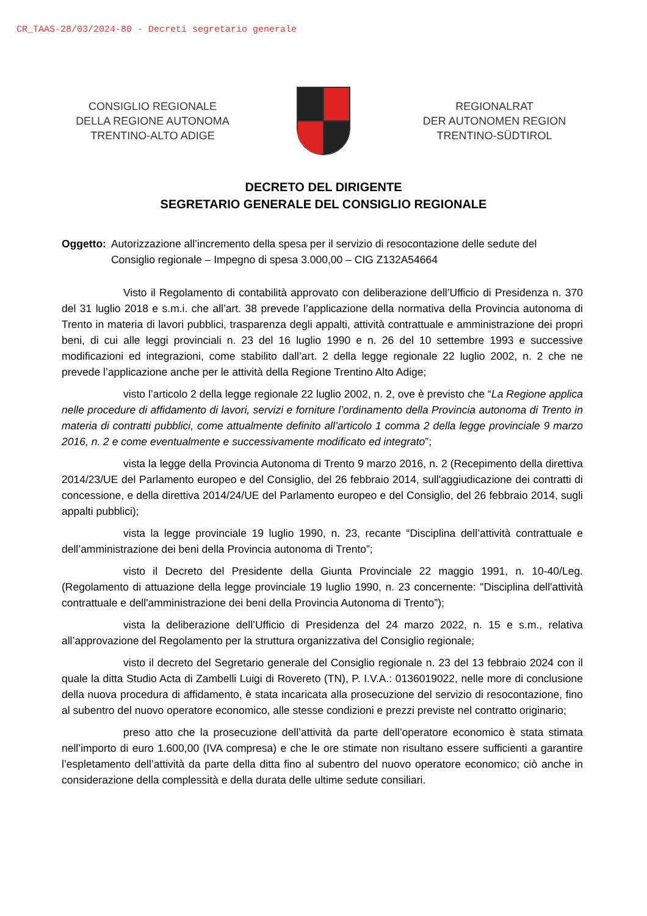CR_TAAS-28/03/2024-80 - Decreti segretario generale
CONSIGLIO REGIONALE
DELLA REGIONE AUTONOMA
TRENTINO-ALTO ADIGE
REGIONALRAT
DER AUTONOMEN REGION
TRENTINO-SÜDTIROL
DECRETO DEL DIRIGENTE
SEGRETARIO GENERALE DEL CONSIGLIO REGIONALE
Oggetto: Autorizzazione all’incremento della spesa per il servizio di resocontazione delle sedute del Consiglio regionale – Impegno di spesa 3.000,00 – CIG Z132A54664
Visto il Regolamento di contabilità approvato con deliberazione dell’Ufficio di Presidenza n. 370 del 31 luglio 2018 e s.m.i. che all’art. 38 prevede l’applicazione della normativa della Provincia autonoma di Trento in materia di lavori pubblici, trasparenza degli appalti, attività contrattuale e amministrazione dei propri beni, di cui alle leggi provinciali n. 23 del 16 luglio 1990 e n. 26 del 10 settembre 1993 e successive modificazioni ed integrazioni, come stabilito dall’art. 2 della legge regionale 22 luglio 2002, n. 2 che ne prevede l’applicazione anche per le attività della Regione Trentino Alto Adige;
visto l’articolo 2 della legge regionale 22 luglio 2002, n. 2, ove è previsto che “La Regione applica nelle procedure di affidamento di lavori, servizi e forniture l’ordinamento della Provincia autonoma di Trento in materia di contratti pubblici, come attualmente definito all’articolo 1 comma 2 della legge provinciale 9 marzo 2016, n. 2 e come eventualmente e successivamente modificato ed integrato”;
vista la legge della Provincia Autonoma di Trento 9 marzo 2016, n. 2 (Recepimento della direttiva 2014/23/UE del Parlamento europeo e del Consiglio, del 26 febbraio 2014, sull'aggiudicazione dei contratti di concessione, e della direttiva 2014/24/UE del Parlamento europeo e del Consiglio, del 26 febbraio 2014, sugli appalti pubblici);
vista la legge provinciale 19 luglio 1990, n. 23, recante “Disciplina dell’attività contrattuale e dell’amministrazione dei beni della Provincia autonoma di Trento”;
visto il Decreto del Presidente della Giunta Provinciale 22 maggio 1991, n. 10-40/Leg. (Regolamento di attuazione della legge provinciale 19 luglio 1990, n. 23 concernente: "Disciplina dell'attività contrattuale e dell'amministrazione dei beni della Provincia Autonoma di Trento”);
vista la deliberazione dell’Ufficio di Presidenza del 24 marzo 2022, n. 15 e s.m., relativa all’approvazione del Regolamento per la struttura organizzativa del Consiglio regionale;
visto il decreto del Segretario generale del Consiglio regionale n. 23 del 13 febbraio 2024 con il quale la ditta Studio Acta di Zambelli Luigi di Rovereto (TN), P. I.V.A.: 0136019022, nelle more di conclusione della nuova procedura di affidamento, è stata incaricata alla prosecuzione del servizio di resocontazione, fino al subentro del nuovo operatore economico, alle stesse condizioni e prezzi previste nel contratto originario;
preso atto che la prosecuzione dell’attività da parte dell’operatore economico è stata stimata nell’importo di euro 1.600,00 (IVA compresa) e che le ore stimate non risultano essere sufficienti a garantire l’espletamento dell’attività da parte della ditta fino al subentro del nuovo operatore economico; ciò anche in considerazione della complessità e della durata delle ultime sedute consiliari.